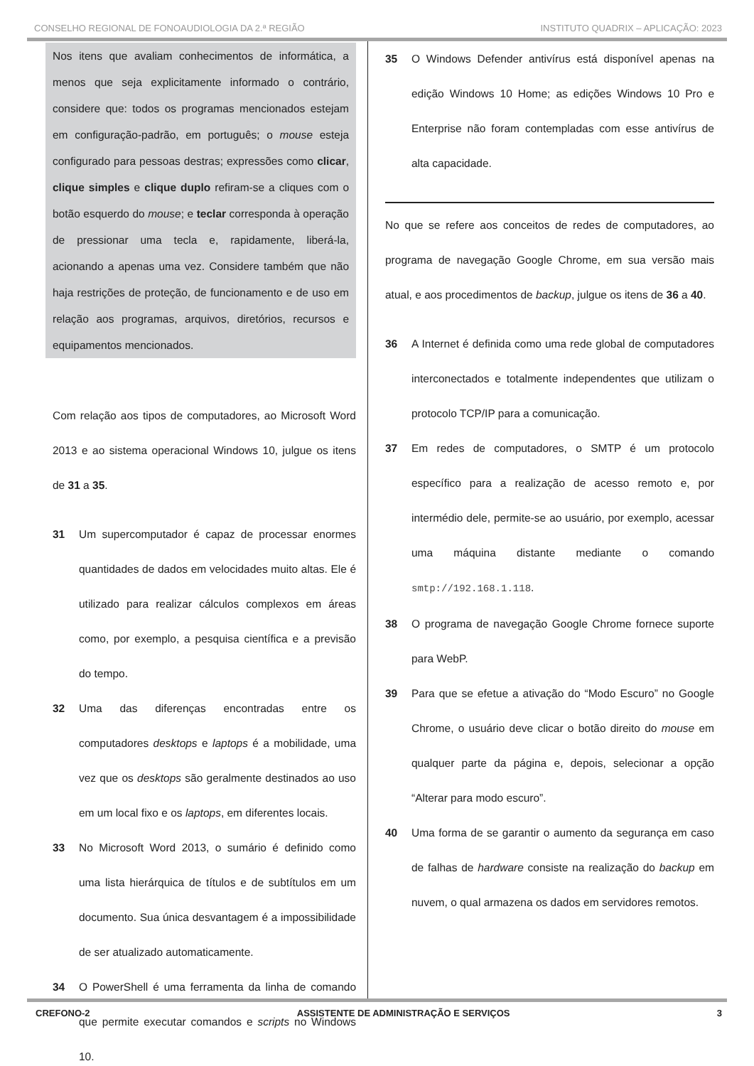CONSELHO REGIONAL DE FONOAUDIOLOGIA DA 2.ª REGIÃO INSTITUTO QUADRIX – APLICAÇÃO: 2023
Nos itens que avaliam conhecimentos de informática, a menos que seja explicitamente informado o contrário, considere que: todos os programas mencionados estejam em configuração-padrão, em português; o mouse esteja configurado para pessoas destras; expressões como clicar, clique simples e clique duplo refiram-se a cliques com o botão esquerdo do mouse; e teclar corresponda à operação de pressionar uma tecla e, rapidamente, liberá-la, acionando a apenas uma vez. Considere também que não haja restrições de proteção, de funcionamento e de uso em relação aos programas, arquivos, diretórios, recursos e equipamentos mencionados.
Com relação aos tipos de computadores, ao Microsoft Word 2013 e ao sistema operacional Windows 10, julgue os itens de 31 a 35.
31 Um supercomputador é capaz de processar enormes quantidades de dados em velocidades muito altas. Ele é utilizado para realizar cálculos complexos em áreas como, por exemplo, a pesquisa científica e a previsão do tempo.
32 Uma das diferenças encontradas entre os computadores desktops e laptops é a mobilidade, uma vez que os desktops são geralmente destinados ao uso em um local fixo e os laptops, em diferentes locais.
33 No Microsoft Word 2013, o sumário é definido como uma lista hierárquica de títulos e de subtítulos em um documento. Sua única desvantagem é a impossibilidade de ser atualizado automaticamente.
34 O PowerShell é uma ferramenta da linha de comando que permite executar comandos e scripts no Windows 10.
35 O Windows Defender antivírus está disponível apenas na edição Windows 10 Home; as edições Windows 10 Pro e Enterprise não foram contempladas com esse antivírus de alta capacidade.
No que se refere aos conceitos de redes de computadores, ao programa de navegação Google Chrome, em sua versão mais atual, e aos procedimentos de backup, julgue os itens de 36 a 40.
36 A Internet é definida como uma rede global de computadores interconectados e totalmente independentes que utilizam o protocolo TCP/IP para a comunicação.
37 Em redes de computadores, o SMTP é um protocolo específico para a realização de acesso remoto e, por intermédio dele, permite-se ao usuário, por exemplo, acessar uma máquina distante mediante o comando smtp://192.168.1.118.
38 O programa de navegação Google Chrome fornece suporte para WebP.
39 Para que se efetue a ativação do “Modo Escuro” no Google Chrome, o usuário deve clicar o botão direito do mouse em qualquer parte da página e, depois, selecionar a opção “Alterar para modo escuro”.
40 Uma forma de se garantir o aumento da segurança em caso de falhas de hardware consiste na realização do backup em nuvem, o qual armazena os dados em servidores remotos.
CREFONO-2 ASSISTENTE DE ADMINISTRAÇÃO E SERVIÇOS 3